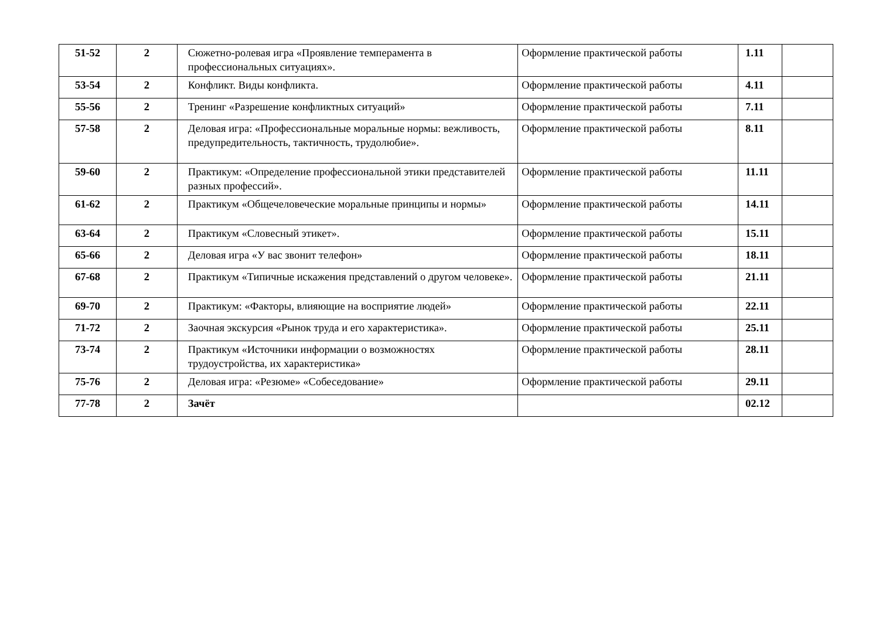| 51-52 | 2 | Сюжетно-ролевая игра «Проявление темперамента в профессиональных ситуациях». | Оформление практической работы | 1.11 | |
| 53-54 | 2 | Конфликт. Виды конфликта. | Оформление практической работы | 4.11 | |
| 55-56 | 2 | Тренинг «Разрешение конфликтных ситуаций» | Оформление практической работы | 7.11 | |
| 57-58 | 2 | Деловая игра: «Профессиональные моральные нормы: вежливость, предупредительность, тактичность, трудолюбие». | Оформление практической работы | 8.11 | |
| 59-60 | 2 | Практикум: «Определение профессиональной этики представителей разных профессий». | Оформление практической работы | 11.11 | |
| 61-62 | 2 | Практикум «Общечеловеческие моральные принципы и нормы» | Оформление практической работы | 14.11 | |
| 63-64 | 2 | Практикум «Словесный этикет». | Оформление практической работы | 15.11 | |
| 65-66 | 2 | Деловая игра «У вас звонит телефон» | Оформление практической работы | 18.11 | |
| 67-68 | 2 | Практикум «Типичные искажения представлений о другом человеке». | Оформление практической работы | 21.11 | |
| 69-70 | 2 | Практикум: «Факторы, влияющие на восприятие людей» | Оформление практической работы | 22.11 | |
| 71-72 | 2 | Заочная экскурсия «Рынок труда и его характеристика». | Оформление практической работы | 25.11 | |
| 73-74 | 2 | Практикум «Источники информации о возможностях трудоустройства, их характеристика» | Оформление практической работы | 28.11 | |
| 75-76 | 2 | Деловая игра: «Резюме» «Собеседование» | Оформление практической работы | 29.11 | |
| 77-78 | 2 | Зачёт | | 02.12 | |